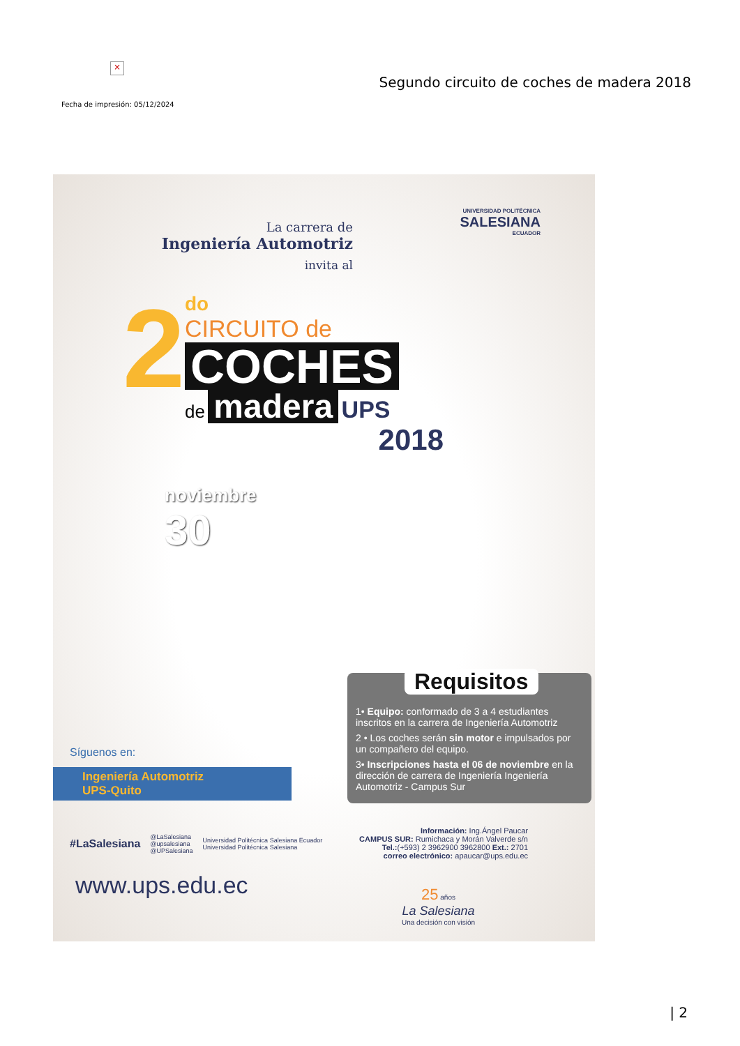×
Segundo circuito de coches de madera 2018
Fecha de impresión: 05/12/2024
UNIVERSIDAD POLITÉCNICA
SALESIANA
ECUADOR
La carrera de
Ingeniería Automotriz
invita al
2
do
CIRCUITO de
COCHES
de madera UPS
2018
noviembre
30
Requisitos
1• Equipo: conformado de 3 a 4 estudiantes inscritos en la carrera de Ingeniería Automotriz
2 • Los coches serán sin motor e impulsados por un compañero del equipo.
3• Inscripciones hasta el 06 de noviembre en la dirección de carrera de Ingeniería Ingeniería Automotriz - Campus Sur
Síguenos en:
Ingeniería Automotriz
UPS-Quito
#LaSalesiana @LaSalesiana
@upsalesiana
@UPSalesiana Universidad Politécnica Salesiana Ecuador
Universidad Politécnica Salesiana
www.ups.edu.ec
Información: Ing.Ángel Paucar
CAMPUS SUR: Rumichaca y Morán Valverde s/n
Tel.:(+593) 2 3962900 3962800 Ext.: 2701
correo electrónico: apaucar@ups.edu.ec
25 años
La Salesiana
Una decisión con visión
| 2